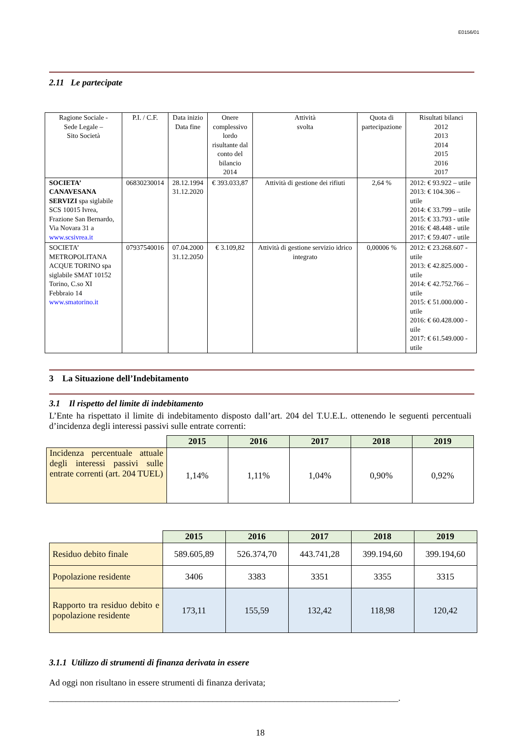E0156/01
2.11 Le partecipate
| Ragione Sociale - Sede Legale – Sito Società | P.I. / C.F. | Data inizio Data fine | Onere complessivo lordo risultante dal conto del bilancio 2014 | Attività svolta | Quota di partecipazione | Risultati bilanci 2012 2013 2014 2015 2016 2017 |
| SOCIETA’ CANAVESANA SERVIZI spa siglabile SCS 10015 Ivrea, Frazione San Bernardo, Via Novara 31 a www.scsivrea.it | 06830230014 | 28.12.1994 31.12.2020 | € 393.033,87 | Attività di gestione dei rifiuti | 2,64 % | 2012: € 93.922 – utile 2013: € 104.306 – utile 2014: € 33.799 – utile 2015: € 33.793 - utile 2016: € 48.448 - utile 2017: € 59.407 - utile |
| SOCIETA’ METROPOLITANA ACQUE TORINO spa siglabile SMAT 10152 Torino, C.so XI Febbraio 14 www.smatorino.it | 07937540016 | 07.04.2000 31.12.2050 | € 3.109,82 | Attività di gestione servizio idrico integrato | 0,00006 % | 2012: € 23.268.607 - utile 2013: € 42.825.000 - utile 2014: € 42.752.766 – utile 2015: € 51.000.000 - utile 2016: € 60.428.000 - uile 2017: € 61.549.000 - utile |
3 La Situazione dell’Indebitamento
3.1 Il rispetto del limite di indebitamento
L’Ente ha rispettato il limite di indebitamento disposto dall’art. 204 del T.U.E.L. ottenendo le seguenti percentuali d’incidenza degli interessi passivi sulle entrate correnti:
| | 2015 | 2016 | 2017 | 2018 | 2019 |
| Incidenza percentuale attuale degli interessi passivi sulle entrate correnti (art. 204 TUEL) | 1,14% | 1,11% | 1,04% | 0,90% | 0,92% |
| | 2015 | 2016 | 2017 | 2018 | 2019 |
| Residuo debito finale | 589.605,89 | 526.374,70 | 443.741,28 | 399.194,60 | 399.194,60 |
| Popolazione residente | 3406 | 3383 | 3351 | 3355 | 3315 |
| Rapporto tra residuo debito e popolazione residente | 173,11 | 155,59 | 132,42 | 118,98 | 120,42 |
3.1.1 Utilizzo di strumenti di finanza derivata in essere
Ad oggi non risultano in essere strumenti di finanza derivata;
_______________________________________________________________________________.
18